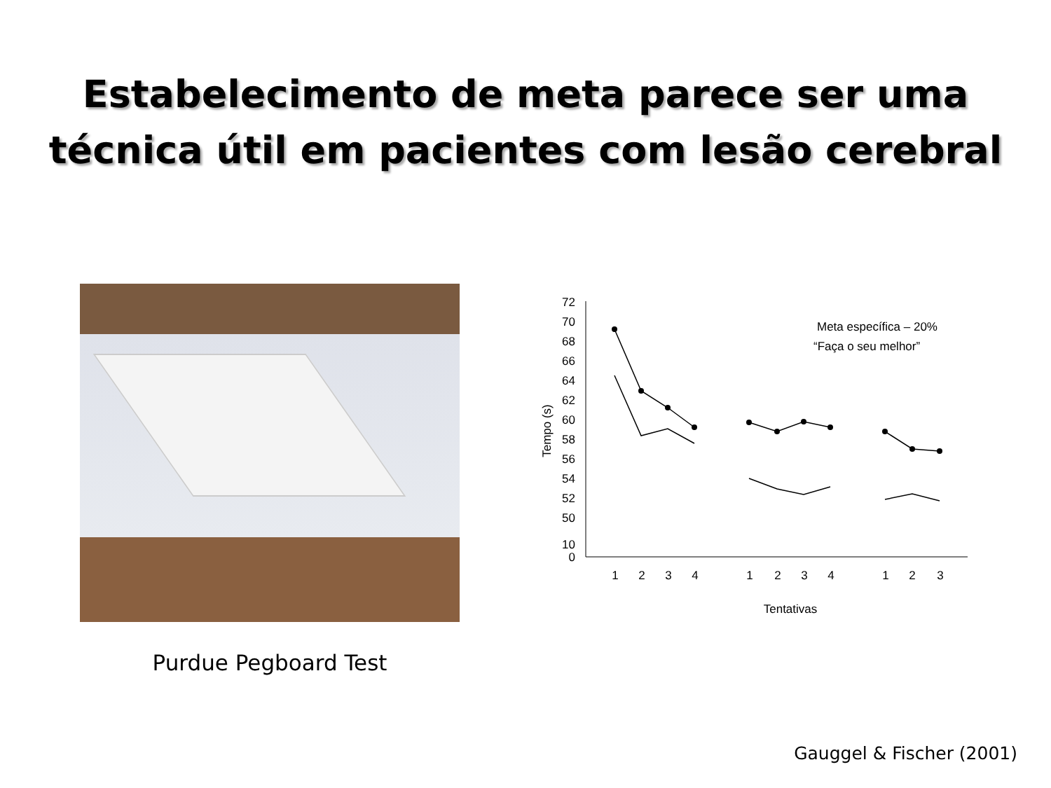Estabelecimento de meta parece ser uma
técnica útil em pacientes com lesão cerebral
Purdue Pegboard Test
72
70
68
66
64
62
60
58
56
54
52
50
10
0
Tempo (s)
1
2
3
4
1
2
3
4
1
2
3
Tentativas
Meta específica – 20%
“Faça o seu melhor”
Gauggel & Fischer (2001)